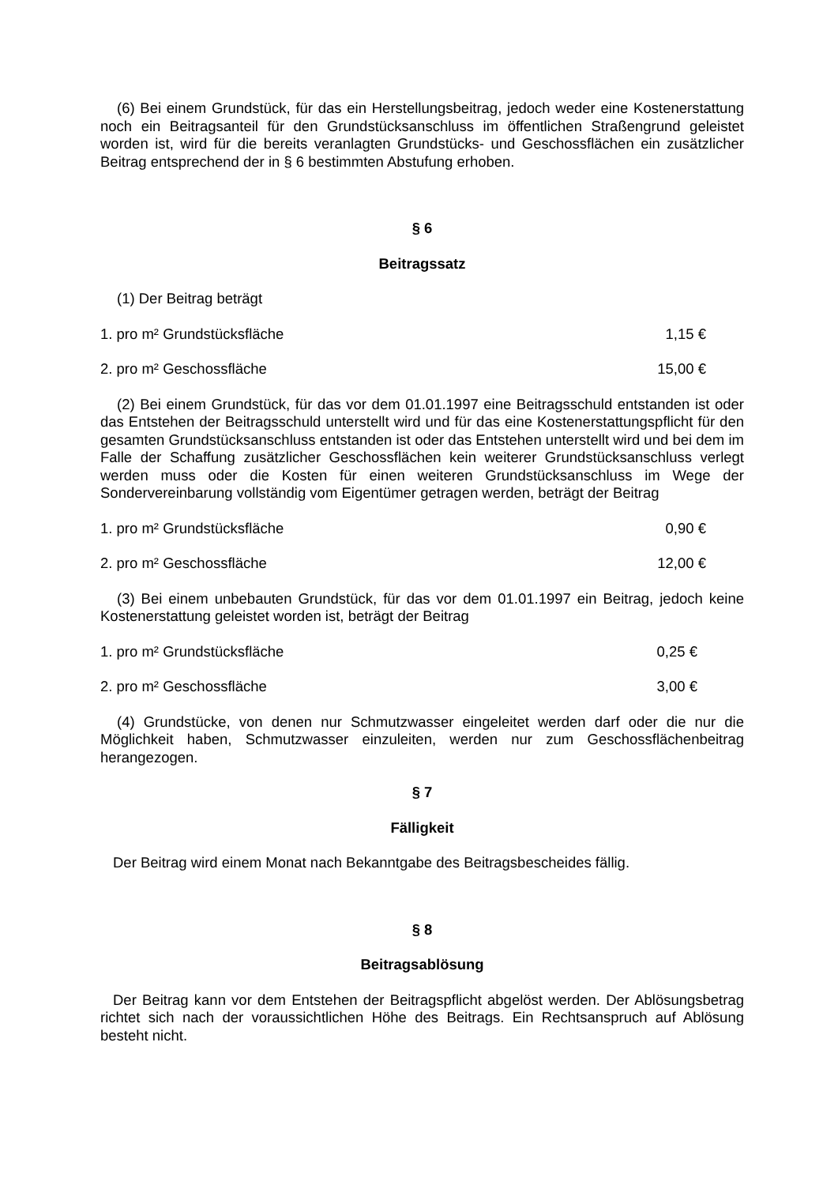(6) Bei einem Grundstück, für das ein Herstellungsbeitrag, jedoch weder eine Kostenerstattung noch ein Beitragsanteil für den Grundstücksanschluss im öffentlichen Straßengrund geleistet worden ist, wird für die bereits veranlagten Grundstücks- und Geschossflächen ein zusätzlicher Beitrag entsprechend der in § 6 bestimmten Abstufung erhoben.
§ 6
Beitragssatz
(1) Der Beitrag beträgt
1. pro m² Grundstücksfläche 1,15 €
2. pro m² Geschossfläche 15,00 €
(2) Bei einem Grundstück, für das vor dem 01.01.1997 eine Beitragsschuld entstanden ist oder das Entstehen der Beitragsschuld unterstellt wird und für das eine Kostenerstattungspflicht für den gesamten Grundstücksanschluss entstanden ist oder das Entstehen unterstellt wird und bei dem im Falle der Schaffung zusätzlicher Geschossflächen kein weiterer Grundstücksanschluss verlegt werden muss oder die Kosten für einen weiteren Grundstücksanschluss im Wege der Sondervereinbarung vollständig vom Eigentümer getragen werden, beträgt der Beitrag
1. pro m² Grundstücksfläche 0,90 €
2. pro m² Geschossfläche 12,00 €
(3) Bei einem unbebauten Grundstück, für das vor dem 01.01.1997 ein Beitrag, jedoch keine Kostenerstattung geleistet worden ist, beträgt der Beitrag
1. pro m² Grundstücksfläche 0,25 €
2. pro m² Geschossfläche 3,00 €
(4) Grundstücke, von denen nur Schmutzwasser eingeleitet werden darf oder die nur die Möglichkeit haben, Schmutzwasser einzuleiten, werden nur zum Geschossflächenbeitrag herangezogen.
§ 7
Fälligkeit
Der Beitrag wird einem Monat nach Bekanntgabe des Beitragsbescheides fällig.
§ 8
Beitragsablösung
Der Beitrag kann vor dem Entstehen der Beitragspflicht abgelöst werden. Der Ablösungsbetrag richtet sich nach der voraussichtlichen Höhe des Beitrags. Ein Rechtsanspruch auf Ablösung besteht nicht.